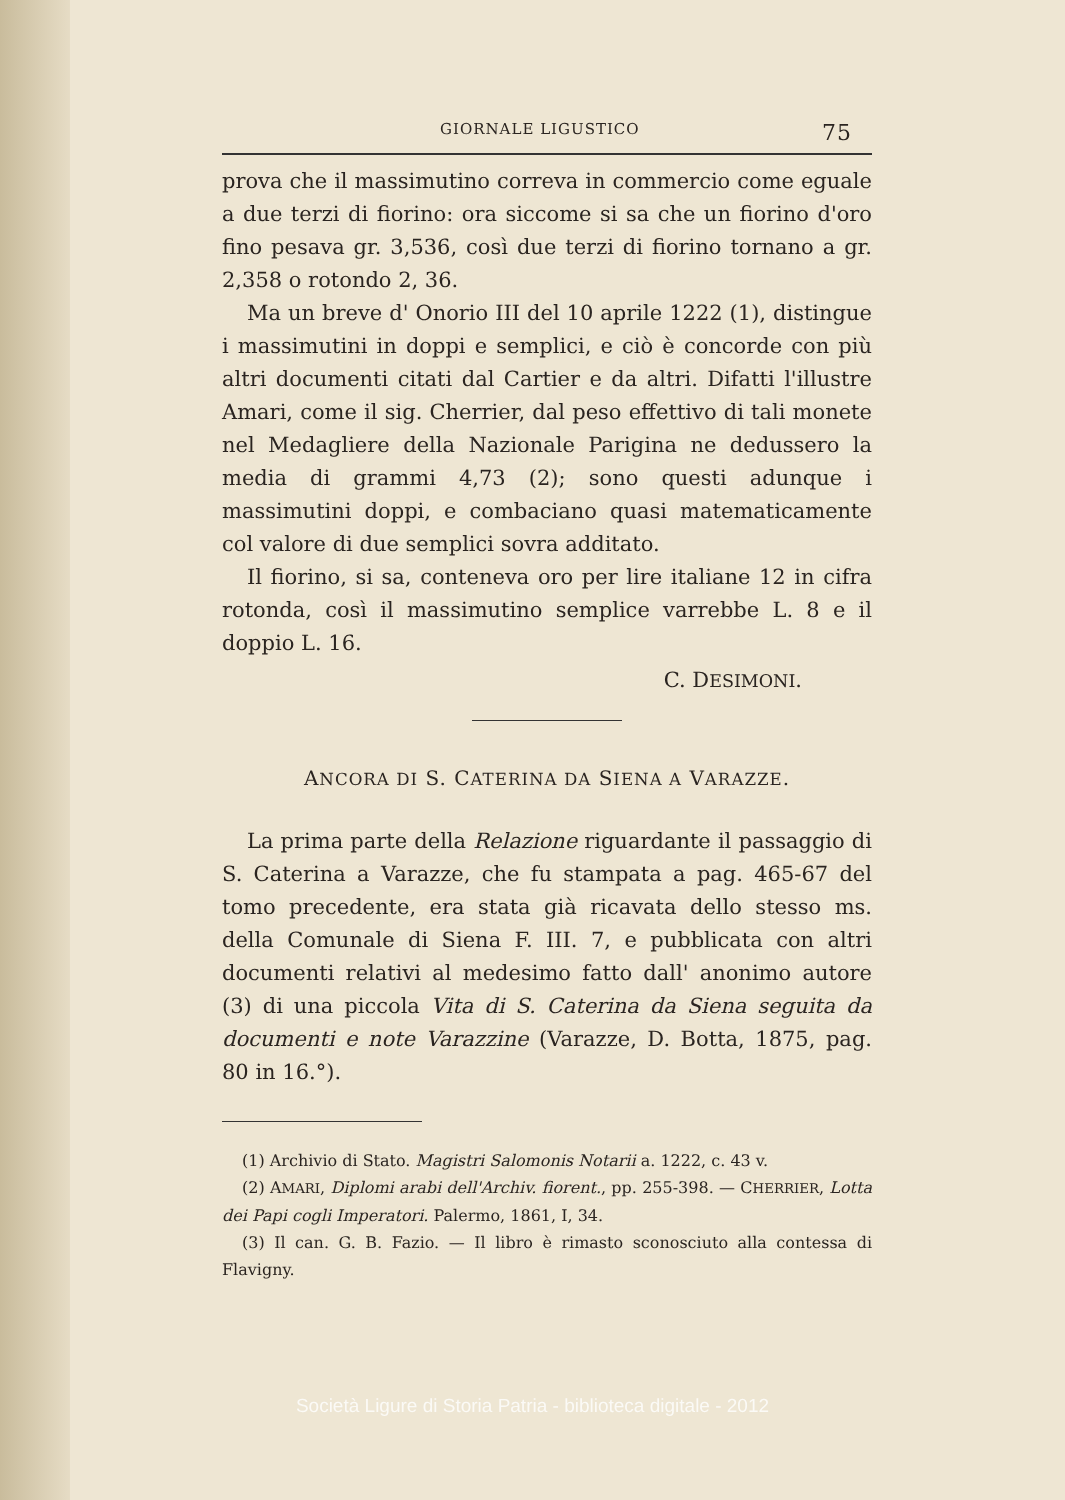GIORNALE LIGUSTICO 75
prova che il massimutino correva in commercio come eguale a due terzi di fiorino: ora siccome si sa che un fiorino d'oro fino pesava gr. 3,536, così due terzi di fiorino tornano a gr. 2,358 o rotondo 2, 36.
Ma un breve d' Onorio III del 10 aprile 1222 (1), distingue i massimutini in doppi e semplici, e ciò è concorde con più altri documenti citati dal Cartier e da altri. Difatti l'illustre Amari, come il sig. Cherrier, dal peso effettivo di tali monete nel Medagliere della Nazionale Parigina ne dedussero la media di grammi 4,73 (2); sono questi adunque i massimutini doppi, e combaciano quasi matematicamente col valore di due semplici sovra additato.
Il fiorino, si sa, conteneva oro per lire italiane 12 in cifra rotonda, così il massimutino semplice varrebbe L. 8 e il doppio L. 16.
C. DESIMONI.
ANCORA DI S. CATERINA DA SIENA A VARAZZE.
La prima parte della Relazione riguardante il passaggio di S. Caterina a Varazze, che fu stampata a pag. 465-67 del tomo precedente, era stata già ricavata dello stesso ms. della Comunale di Siena F. III. 7, e pubblicata con altri documenti relativi al medesimo fatto dall' anonimo autore (3) di una piccola Vita di S. Caterina da Siena seguita da documenti e note Varazzine (Varazze, D. Botta, 1875, pag. 80 in 16.°).
(1) Archivio di Stato. Magistri Salomonis Notarii a. 1222, c. 43 v.
(2) AMARI, Diplomi arabi dell'Archiv. fiorent., pp. 255-398. — CHERRIER, Lotta dei Papi cogli Imperatori. Palermo, 1861, I, 34.
(3) Il can. G. B. Fazio. — Il libro è rimasto sconosciuto alla contessa di Flavigny.
Società Ligure di Storia Patria - biblioteca digitale - 2012